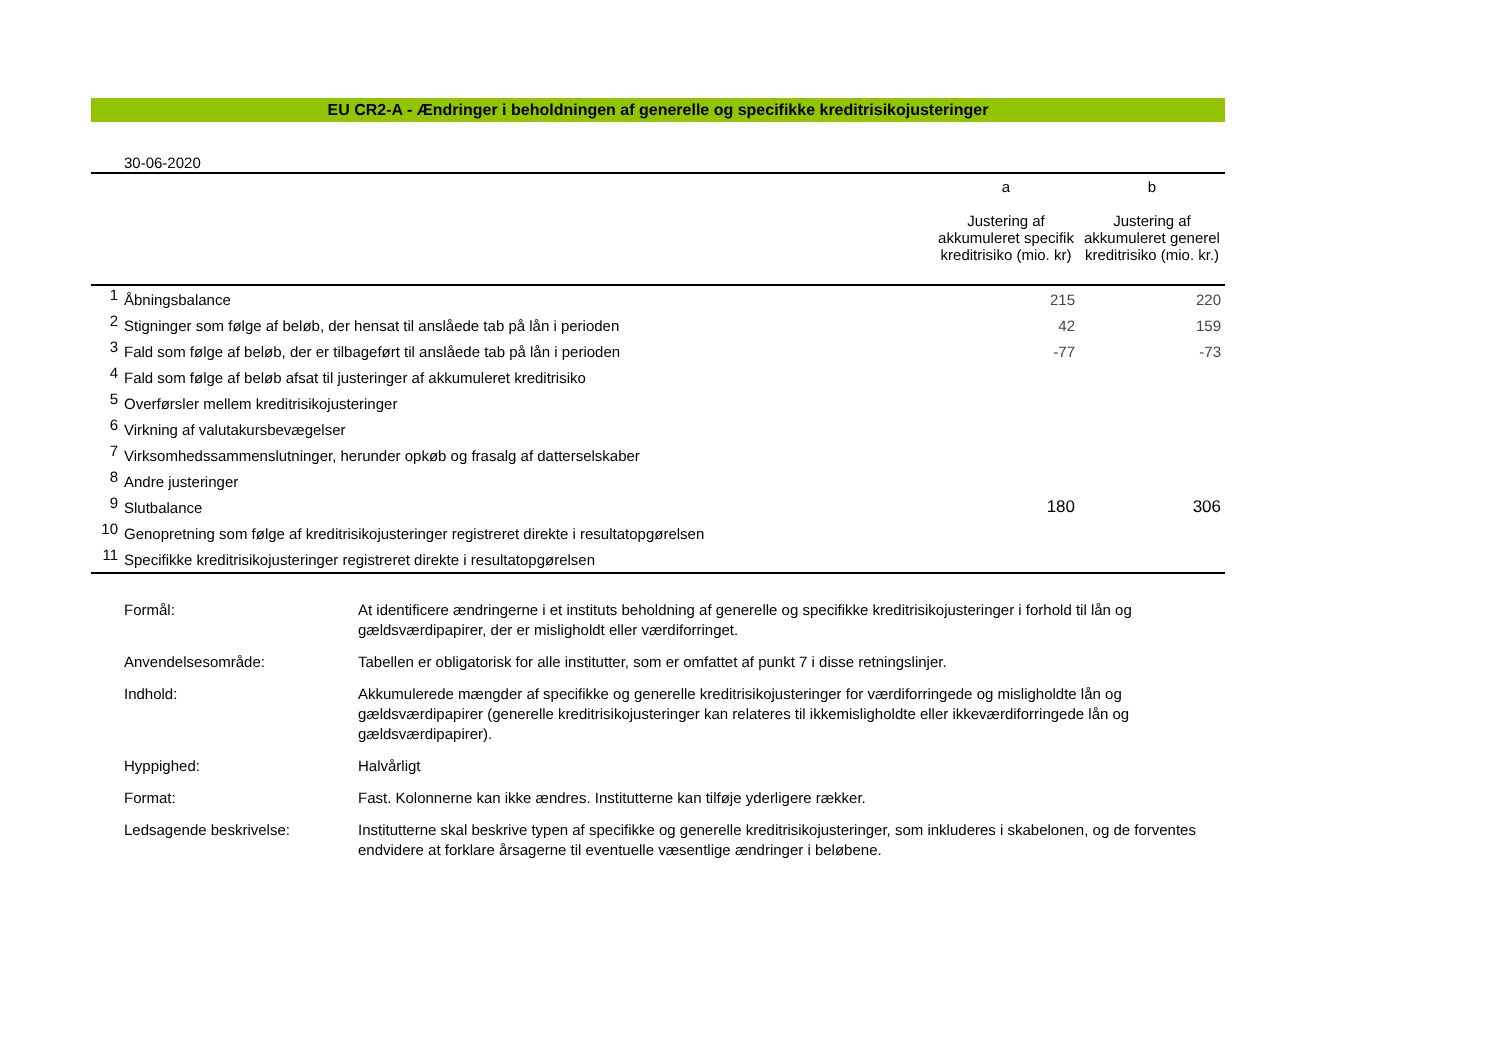EU CR2-A - Ændringer i beholdningen af generelle og specifikke kreditrisikojusteringer
30-06-2020
| | | a Justering af akkumuleret specifik kreditrisiko (mio. kr) | b Justering af akkumuleret generel kreditrisiko (mio. kr.) |
| --- | --- | --- | --- |
| 1 | Åbningsbalance | 215 | 220 |
| 2 | Stigninger som følge af beløb, der hensat til anslåede tab på lån i perioden | 42 | 159 |
| 3 | Fald som følge af beløb, der er tilbageført til anslåede tab på lån i perioden | -77 | -73 |
| 4 | Fald som følge af beløb afsat til justeringer af akkumuleret kreditrisiko | | |
| 5 | Overførsler mellem kreditrisikojusteringer | | |
| 6 | Virkning af valutakursbevægelser | | |
| 7 | Virksomhedssammenslutninger, herunder opkøb og frasalg af datterselskaber | | |
| 8 | Andre justeringer | | |
| 9 | Slutbalance | 180 | 306 |
| 10 | Genopretning som følge af kreditrisikojusteringer registreret direkte i resultatopgørelsen | | |
| 11 | Specifikke kreditrisikojusteringer registreret direkte i resultatopgørelsen | | |
Formål: At identificere ændringerne i et instituts beholdning af generelle og specifikke kreditrisikojusteringer i forhold til lån og gældsværdipapirer, der er misligholdt eller værdiforringet.
Anvendelsesområde: Tabellen er obligatorisk for alle institutter, som er omfattet af punkt 7 i disse retningslinjer.
Indhold: Akkumulerede mængder af specifikke og generelle kreditrisikojusteringer for værdiforringede og misligholdte lån og gældsværdipapirer (generelle kreditrisikojusteringer kan relateres til ikkemisligholdte eller ikkeværdiforringede lån og gældsværdipapirer).
Hyppighed: Halvårligt
Format: Fast. Kolonnerne kan ikke ændres. Institutterne kan tilføje yderligere rækker.
Ledsagende beskrivelse: Institutterne skal beskrive typen af specifikke og generelle kreditrisikojusteringer, som inkluderes i skabelonen, og de forventes endvidere at forklare årsagerne til eventuelle væsentlige ændringer i beløbene.